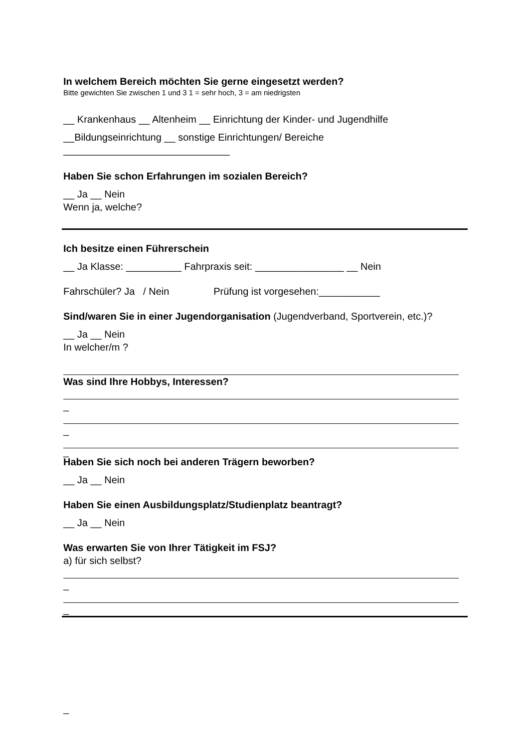In welchem Bereich möchten Sie gerne eingesetzt werden?
Bitte gewichten Sie zwischen 1 und 3 1 = sehr hoch, 3 = am niedrigsten
__ Krankenhaus __ Altenheim __ Einrichtung der Kinder- und Jugendhilfe
__Bildungseinrichtung __ sonstige Einrichtungen/ Bereiche
______________________________
Haben Sie schon Erfahrungen im sozialen Bereich?
__ Ja __ Nein
Wenn ja, welche?
Ich besitze einen Führerschein
__ Ja Klasse: __________ Fahrpraxis seit: ________________ __ Nein
Fahrschüler? Ja / Nein Prüfung ist vorgesehen:___________
Sind/waren Sie in einer Jugendorganisation (Jugendverband, Sportverein, etc.)?
__ Ja __ Nein
In welcher/m ?
Was sind Ihre Hobbys, Interessen?
_
_
_
Haben Sie sich noch bei anderen Trägern beworben?
__ Ja __ Nein
Haben Sie einen Ausbildungsplatz/Studienplatz beantragt?
__ Ja __ Nein
Was erwarten Sie von Ihrer Tätigkeit im FSJ?
a) für sich selbst?
_
_
_